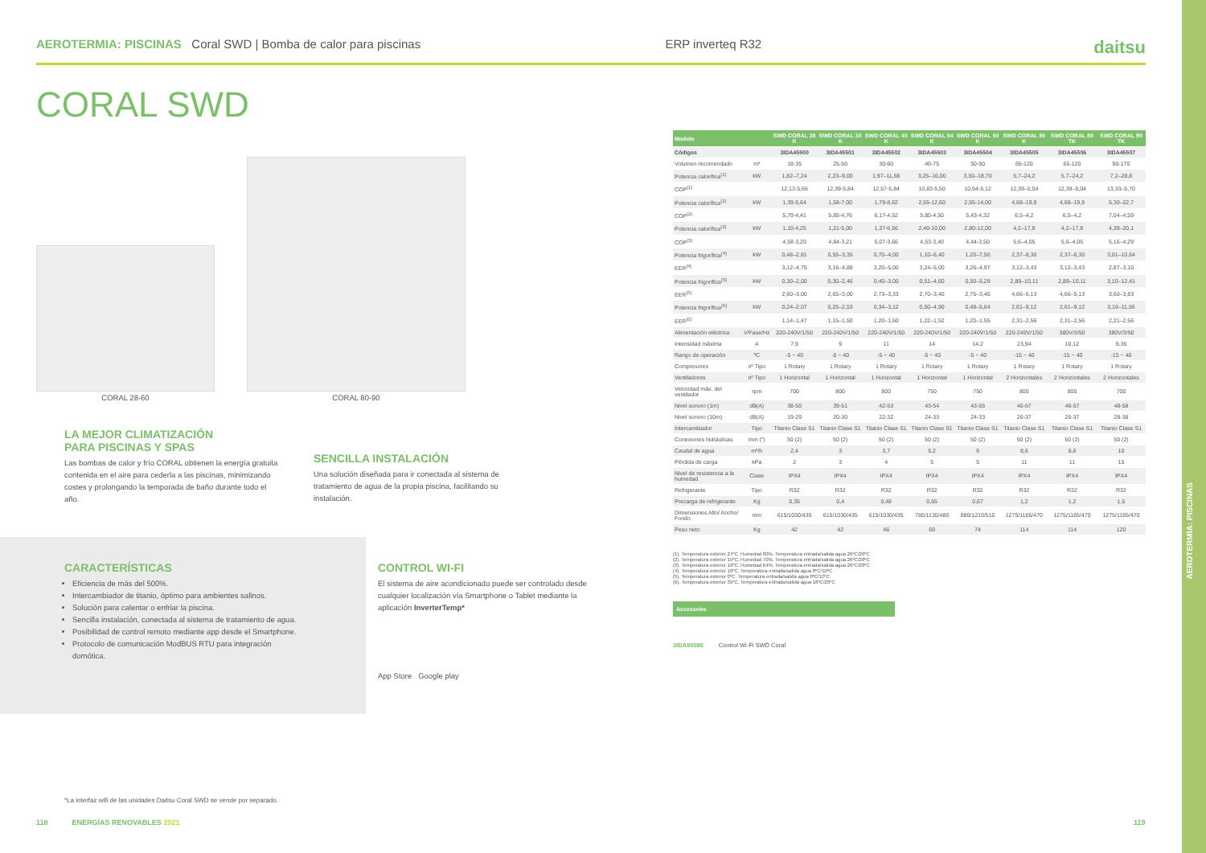AEROTERMIA: PISCINAS Coral SWD | Bomba de calor para piscinas ERP inverteq R32 daitsu
CORAL SWD
CORAL 28-60 CORAL 80-90
LA MEJOR CLIMATIZACIÓN
PARA PISCINAS Y SPAS
Las bombas de calor y frío CORAL obtienen la energía gratuita contenida en el aire para cederla a las piscinas, minimizando costes y prolongando la temporada de baño durante todo el año.
SENCILLA INSTALACIÓN
Una solución diseñada para ir conectada al sistema de tratamiento de agua de la propia piscina, facilitando su instalación.
CARACTERÍSTICAS
Eficiencia de más del 500%.
Intercambiador de titanio, óptimo para ambientes salinos.
Solución para calentar o enfriar la piscina.
Sencilla instalación, conectada al sistema de tratamiento de agua.
Posibilidad de control remoto mediante app desde el Smartphone.
Protocolo de comunicación ModBUS RTU para integración domótica.
CONTROL WI-FI
El sistema de aire acondicionado puede ser controlado desde cualquier localización vía Smartphone o Tablet mediante la aplicación InverterTemp*
App Store Google play
*La interfaz wifi de las unidades Daitsu Coral SWD se vende por separado.
| Modelo | | SWD CORAL 28 K | SWD CORAL 30 K | SWD CORAL 40 K | SWD CORAL 54 K | SWD CORAL 60 K | SWD CORAL 80 K | SWD CORAL 80 TK | SWD CORAL 90 TK |
| --- | --- | --- | --- | --- | --- | --- | --- | --- | --- |
| Códigos | | 3IDA45500 | 3IDA45501 | 3IDA45502 | 3IDA45503 | 3IDA45504 | 3IDA45505 | 3IDA45506 | 3IDA45507 |
| Volumen recomendado | m³ | 18-35 | 25-50 | 30-60 | 40-75 | 50-90 | 65-120 | 65-120 | 90-170 |
| Potencia calorífica<sup>(1)</sup> | kW | 1,82–7,24 | 2,23–9,00 | 1,97–11,66 | 3,25–16,00 | 3,50–18,70 | 5,7–24,2 | 5,7–24,2 | 7,2–28,8 |
| COP<sup>(1)</sup> | | 12,13-5,66 | 12,39-5,84 | 12,57-5,84 | 10,83-5,50 | 10,94-5,12 | 12,39–5,04 | 12,39–5,04 | 13,33–5,70 |
| Potencia calorífica<sup>(2)</sup> | kW | 1,39-5,64 | 1,58-7,00 | 1,79-8,62 | 2,55-12,60 | 2,55-14,00 | 4,68–19,9 | 4,68–19,9 | 5,30–22,7 |
| COP<sup>(2)</sup> | | 5,79-4,41 | 5,85-4,76 | 6,17-4,52 | 5,80-4,50 | 5,43-4,32 | 6,5–4,2 | 6,5–4,2 | 7,04–4,59 |
| Potencia calorífica<sup>(3)</sup> | kW | 1,10-4,25 | 1,21-5,00 | 1,37-6,56 | 2,40-10,00 | 2,80-12,00 | 4,2–17,8 | 4,2–17,8 | 4,39–20,1 |
| COP<sup>(3)</sup> | | 4,58-3,20 | 4,84-3,21 | 5,07-3,66 | 4,53-3,40 | 4,44-3,50 | 5,6–4,05 | 5,6–4,05 | 5,16–4,29 |
| Potencia frigorífica<sup>(4)</sup> | kW | 0,48–2,81 | 0,55–3,35 | 0,70–4,00 | 1,10–6,40 | 1,20–7,50 | 2,37–8,30 | 2,37–8,30 | 3,01–10,64 |
| EER<sup>(4)</sup> | | 3,12–4,75 | 3,16–4,88 | 3,20–5,00 | 3,24–5,00 | 3,26–4,97 | 3,12–3,43 | 3,12–3,43 | 2,87–3,10 |
| Potencia frigorífica<sup>(5)</sup> | kW | 0,30–2,00 | 0,30–2,46 | 0,40–3,00 | 0,51–4,60 | 0,50–5,29 | 2,89–10,11 | 2,89–10,11 | 3,10–12,41 |
| EER<sup>(5)</sup> | | 2,60–3,00 | 2,65–3,00 | 2,73–3,33 | 2,70–3,40 | 2,75–3,40 | 4,66–5,13 | 4,66–5,13 | 3,60–3,83 |
| Potencia frigorífica<sup>(6)</sup> | kW | 0,24–2,07 | 0,25–2,53 | 0,34–3,12 | 0,50–4,90 | 0,48–5,64 | 2,61–9,12 | 2,61–9,12 | 3,16–11,56 |
| EER<sup>(6)</sup> | | 1,14–1,47 | 1,15–1,50 | 1,20–1,50 | 1,22–1,52 | 1,20–1,55 | 2,31–2,56 | 2,31–2,56 | 2,21–2,56 |
| Alimentación eléctrica | V/Fase/Hz | 220-240V/1/50 | 220-240V/1/50 | 220-240V/1/50 | 220-240V/1/50 | 220-240V/1/50 | 220-240V/1/50 | 380V/3/50 | 380V/3/50 |
| Intensidad máxima | A | 7,9 | 9 | 11 | 14 | 14,2 | 23,94 | 10,12 | 9,36 |
| Rango de operación | ºC | -5 ~ 40 | -5 ~ 40 | -5 ~ 40 | -5 ~ 40 | -5 ~ 40 | -15 ~ 40 | -15 ~ 40 | -15 ~ 40 |
| Compresores | nº Tipo | 1 Rotary | 1 Rotary | 1 Rotary | 1 Rotary | 1 Rotary | 1 Rotary | 1 Rotary | 1 Rotary |
| Ventiladores | nº Tipo | 1 Horizontal | 1 Horizontal | 1 Horizontal | 1 Horizontal | 1 Horizontal | 2 Horizontales | 2 Horizontales | 2 Horizontales |
| Velocidad máx. del ventilador | rpm | 700 | 800 | 800 | 750 | 750 | 800 | 800 | 700 |
| Nivel sonoro (1m) | dB(A) | 38-50 | 39-51 | 42-53 | 43-54 | 43-55 | 46-57 | 46-57 | 48-58 |
| Nivel sonoro (10m) | dB(A) | 19-29 | 20-30 | 22-32 | 24-33 | 24-33 | 26-37 | 26-37 | 28-38 |
| Intercambiador | Tipo | Titanio Clase S1 | Titanio Clase S1 | Titanio Clase S1 | Titanio Clase S1 | Titanio Clase S1 | Titanio Clase S1 | Titanio Clase S1 | Titanio Clase S1 |
| Conexiones hidráulicas | mm (") | 50 (2) | 50 (2) | 50 (2) | 50 (2) | 50 (2) | 50 (2) | 50 (2) | 50 (2) |
| Caudal de agua | m³/h | 2,4 | 3 | 3,7 | 5,2 | 6 | 8,6 | 8,6 | 10 |
| Pérdida de carga | kPa | 2 | 3 | 4 | 5 | 5 | 11 | 11 | 15 |
| Nivel de resistencia a la humedad | Clase | IPX4 | IPX4 | IPX4 | IPX4 | IPX4 | IPX4 | IPX4 | IPX4 |
| Refrigerante | Tipo | R32 | R32 | R32 | R32 | R32 | R32 | R32 | R32 |
| Precarga de refrigerante | Kg | 0,35 | 0,4 | 0,48 | 0,65 | 0,67 | 1,2 | 1,2 | 1,5 |
| Dimensiones Alto/ Ancho/ Fondo | mm | 615/1030/435 | 615/1030/435 | 615/1030/435 | 780/1130/480 | 880/1210/510 | 1275/1165/470 | 1275/1165/470 | 1275/1165/470 |
| Peso neto | Kg | 42 | 42 | 46 | 60 | 74 | 114 | 114 | 120 |
(1). Temperatura exterior 27ºC. Humedad 80%. Temperatura entrada/salida agua 26ºC/28ºC
(2). Temperatura exterior 15ºC. Humedad 70%. Temperatura entrada/salida agua 26ºC/28ºC
(3). Temperatura exterior 10ºC. Humedad 64%. Temperatura entrada/salida agua 26ºC/28ºC
(4). Temperatura exterior 10ºC. Temperatura entrada/salida agua 8ºC/10ºC
(5). Temperatura exterior 0ºC. Temperatura entrada/salida agua 8ºC/10ºC
(6). Temperatura exterior 35ºC. Temperatura entrada/salida agua 18ºC/20ºC
Accesorios
3IDA90086 Control Wi-Fi SWD Coral
118 ENERGÍAS RENOVABLES 2021
119
AEROTERMIA: PISCINAS